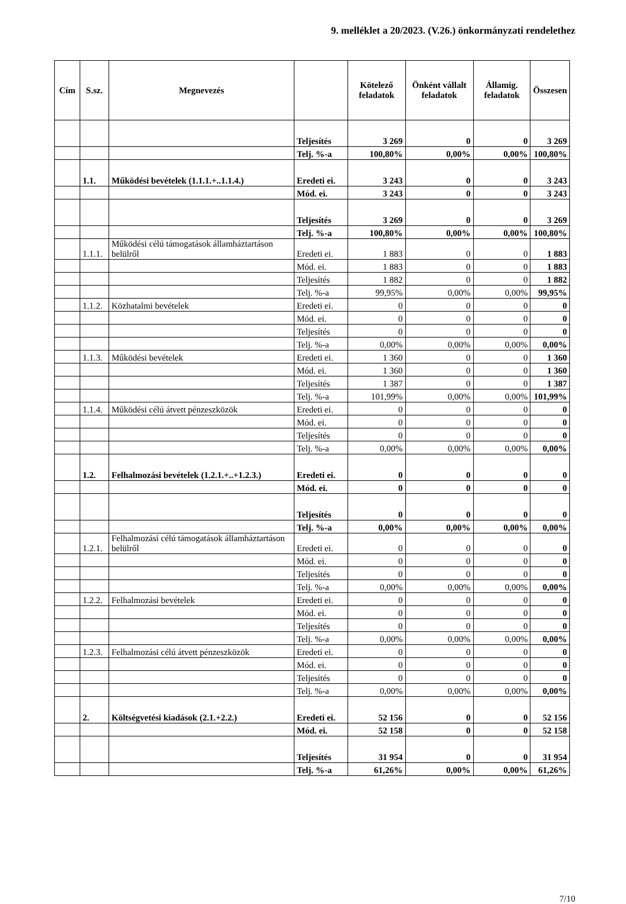9. melléklet a 20/2023. (V.26.) önkormányzati rendelethez
| Cím | S.sz. | Megnevezés | | Kötelező feladatok | Önként vállalt feladatok | Államig. feladatok | Összesen |
| --- | --- | --- | --- | --- | --- | --- | --- |
| | | | Teljesítés | 3 269 | 0 | 0 | 3 269 |
| | | | Telj. %-a | 100,80% | 0,00% | 0,00% | 100,80% |
| | 1.1. | Működési bevételek (1.1.1.+..1.1.4.) | Eredeti ei. | 3 243 | 0 | 0 | 3 243 |
| | | | Mód. ei. | 3 243 | 0 | 0 | 3 243 |
| | | | Teljesítés | 3 269 | 0 | 0 | 3 269 |
| | | | Telj. %-a | 100,80% | 0,00% | 0,00% | 100,80% |
| | 1.1.1. | Működési célú támogatások államháztartáson belülről | Eredeti ei. | 1 883 | 0 | 0 | 1 883 |
| | | | Mód. ei. | 1 883 | 0 | 0 | 1 883 |
| | | | Teljesítés | 1 882 | 0 | 0 | 1 882 |
| | | | Telj. %-a | 99,95% | 0,00% | 0,00% | 99,95% |
| | 1.1.2. | Közhatalmi bevételek | Eredeti ei. | 0 | 0 | 0 | 0 |
| | | | Mód. ei. | 0 | 0 | 0 | 0 |
| | | | Teljesítés | 0 | 0 | 0 | 0 |
| | | | Telj. %-a | 0,00% | 0,00% | 0,00% | 0,00% |
| | 1.1.3. | Működési bevételek | Eredeti ei. | 1 360 | 0 | 0 | 1 360 |
| | | | Mód. ei. | 1 360 | 0 | 0 | 1 360 |
| | | | Teljesítés | 1 387 | 0 | 0 | 1 387 |
| | | | Telj. %-a | 101,99% | 0,00% | 0,00% | 101,99% |
| | 1.1.4. | Működési célú átvett pénzeszközök | Eredeti ei. | 0 | 0 | 0 | 0 |
| | | | Mód. ei. | 0 | 0 | 0 | 0 |
| | | | Teljesítés | 0 | 0 | 0 | 0 |
| | | | Telj. %-a | 0,00% | 0,00% | 0,00% | 0,00% |
| | 1.2. | Felhalmozási bevételek (1.2.1.+..+1.2.3.) | Eredeti ei. | 0 | 0 | 0 | 0 |
| | | | Mód. ei. | 0 | 0 | 0 | 0 |
| | | | Teljesítés | 0 | 0 | 0 | 0 |
| | | | Telj. %-a | 0,00% | 0,00% | 0,00% | 0,00% |
| | 1.2.1. | Felhalmozási célú támogatások államháztartáson belülről | Eredeti ei. | 0 | 0 | 0 | 0 |
| | | | Mód. ei. | 0 | 0 | 0 | 0 |
| | | | Teljesítés | 0 | 0 | 0 | 0 |
| | | | Telj. %-a | 0,00% | 0,00% | 0,00% | 0,00% |
| | 1.2.2. | Felhalmozási bevételek | Eredeti ei. | 0 | 0 | 0 | 0 |
| | | | Mód. ei. | 0 | 0 | 0 | 0 |
| | | | Teljesítés | 0 | 0 | 0 | 0 |
| | | | Telj. %-a | 0,00% | 0,00% | 0,00% | 0,00% |
| | 1.2.3. | Felhalmozási célú átvett pénzeszközök | Eredeti ei. | 0 | 0 | 0 | 0 |
| | | | Mód. ei. | 0 | 0 | 0 | 0 |
| | | | Teljesítés | 0 | 0 | 0 | 0 |
| | | | Telj. %-a | 0,00% | 0,00% | 0,00% | 0,00% |
| | 2. | Költségvetési kiadások (2.1.+2.2.) | Eredeti ei. | 52 156 | 0 | 0 | 52 156 |
| | | | Mód. ei. | 52 158 | 0 | 0 | 52 158 |
| | | | Teljesítés | 31 954 | 0 | 0 | 31 954 |
| | | | Telj. %-a | 61,26% | 0,00% | 0,00% | 61,26% |
7/10